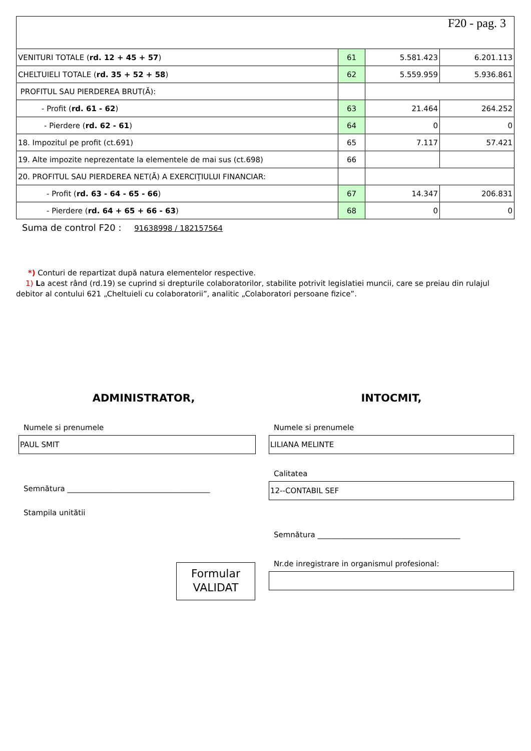| F20 - pag. 3 | | | |
| VENITURI TOTALE ( rd. 12 + 45 + 57 ) | 61 | 5.581.423 | 6.201.113 |
| CHELTUIELI TOTALE ( rd. 35 + 52 + 58 ) | 62 | 5.559.959 | 5.936.861 |
| PROFITUL SAU PIERDEREA BRUT(Ă): | | | |
| - Profit ( rd. 61 - 62 ) | 63 | 21.464 | 264.252 |
| - Pierdere ( rd. 62 - 61 ) | 64 | 0 | 0 |
| 18. Impozitul pe profit (ct.691) | 65 | 7.117 | 57.421 |
| 19. Alte impozite neprezentate la elementele de mai sus (ct.698) | 66 | | |
| 20. PROFITUL SAU PIERDEREA NET(Ă) A EXERCIŢIULUI FINANCIAR: | | | |
| - Profit ( rd. 63 - 64 - 65 - 66 ) | 67 | 14.347 | 206.831 |
| - Pierdere ( rd. 64 + 65 + 66 - 63 ) | 68 | 0 | 0 |
Suma de control F20 : 91638998 / 182157564
*) Conturi de repartizat după natura elementelor respective.
1) La acest rând (rd.19) se cuprind si drepturile colaboratorilor, stabilite potrivit legislatiei muncii, care se preiau din rulajul debitor al contului 621 „Cheltuieli cu colaboratorii”, analitic „Colaboratori persoane fizice”.
ADMINISTRATOR,
Numele si prenumele
PAUL SMIT
Semnătura ______________________________________
Stampila unitătii
Formular
VALIDAT
INTOCMIT,
Numele si prenumele
LILIANA MELINTE
Calitatea
12--CONTABIL SEF
Semnătura ______________________________________
Nr.de inregistrare in organismul profesional: